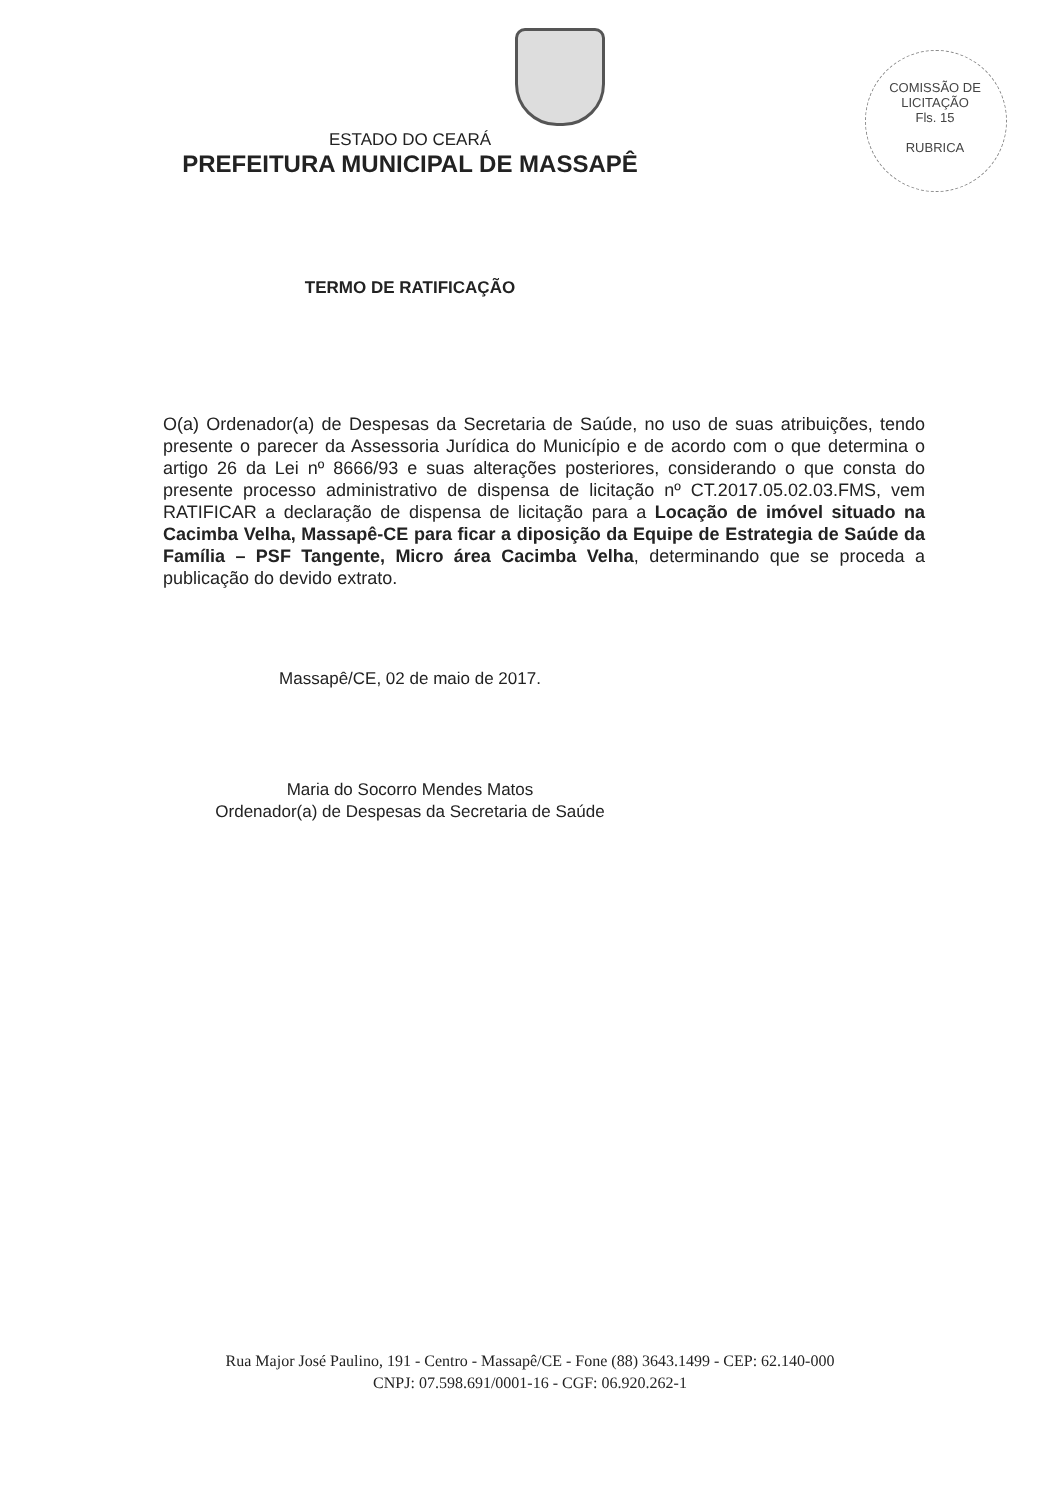COMISSÃO DE LICITAÇÃO
Fls. 15
RUBRICA
ESTADO DO CEARÁ
PREFEITURA MUNICIPAL DE MASSAPÊ
TERMO DE RATIFICAÇÃO
O(a) Ordenador(a) de Despesas da Secretaria de Saúde, no uso de suas atribuições, tendo presente o parecer da Assessoria Jurídica do Município e de acordo com o que determina o artigo 26 da Lei nº 8666/93 e suas alterações posteriores, considerando o que consta do presente processo administrativo de dispensa de licitação nº CT.2017.05.02.03.FMS, vem RATIFICAR a declaração de dispensa de licitação para a Locação de imóvel situado na Cacimba Velha, Massapê-CE para ficar a diposição da Equipe de Estrategia de Saúde da Família – PSF Tangente, Micro área Cacimba Velha, determinando que se proceda a publicação do devido extrato.
Massapê/CE, 02 de maio de 2017.
Maria do Socorro Mendes Matos
Ordenador(a) de Despesas da Secretaria de Saúde
Rua Major José Paulino, 191 - Centro - Massapê/CE - Fone (88) 3643.1499 - CEP: 62.140-000
CNPJ: 07.598.691/0001-16 - CGF: 06.920.262-1